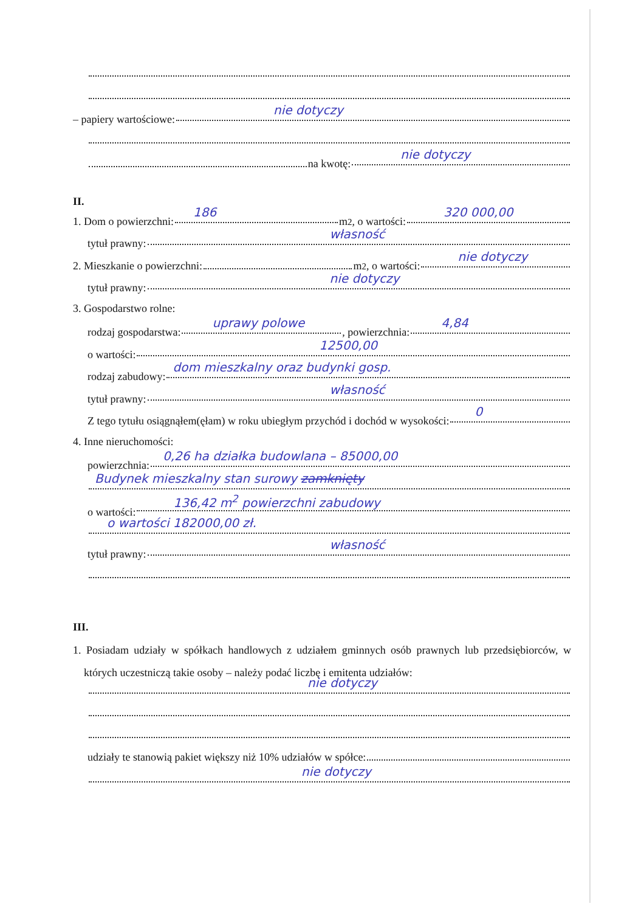– papiery wartościowe: nie dotyczy
na kwotę: nie dotyczy
II.
1. Dom o powierzchni: 186 m<sup>2</sup>, o wartości: 320 000,00
tytuł prawny: własność
2. Mieszkanie o powierzchni: m<sup>2</sup>, o wartości: nie dotyczy
tytuł prawny: nie dotyczy
3. Gospodarstwo rolne:
rodzaj gospodarstwa: uprawy polowe, powierzchnia: 4,84
o wartości: 12500,00
rodzaj zabudowy: dom mieszkalny oraz budynki gosp.
tytuł prawny: własność
Z tego tytułu osiągnąłem(ęłam) w roku ubiegłym przychód i dochód w wysokości: 0
4. Inne nieruchomości:
powierzchnia: 0,26 ha działka budowlana – 85000,00
Budynek mieszkalny stan surowy zamknięty
o wartości: 136,42 m<sup>2</sup> powierzchni zabudowy
o wartości 182000,00 zł.
tytuł prawny: własność
III.
1. Posiadam udziały w spółkach handlowych z udziałem gminnych osób prawnych lub przedsiębiorców, w których uczestniczą takie osoby – należy podać liczbę i emitenta udziałów:
nie dotyczy
udziały te stanowią pakiet większy niż 10% udziałów w spółce:
nie dotyczy